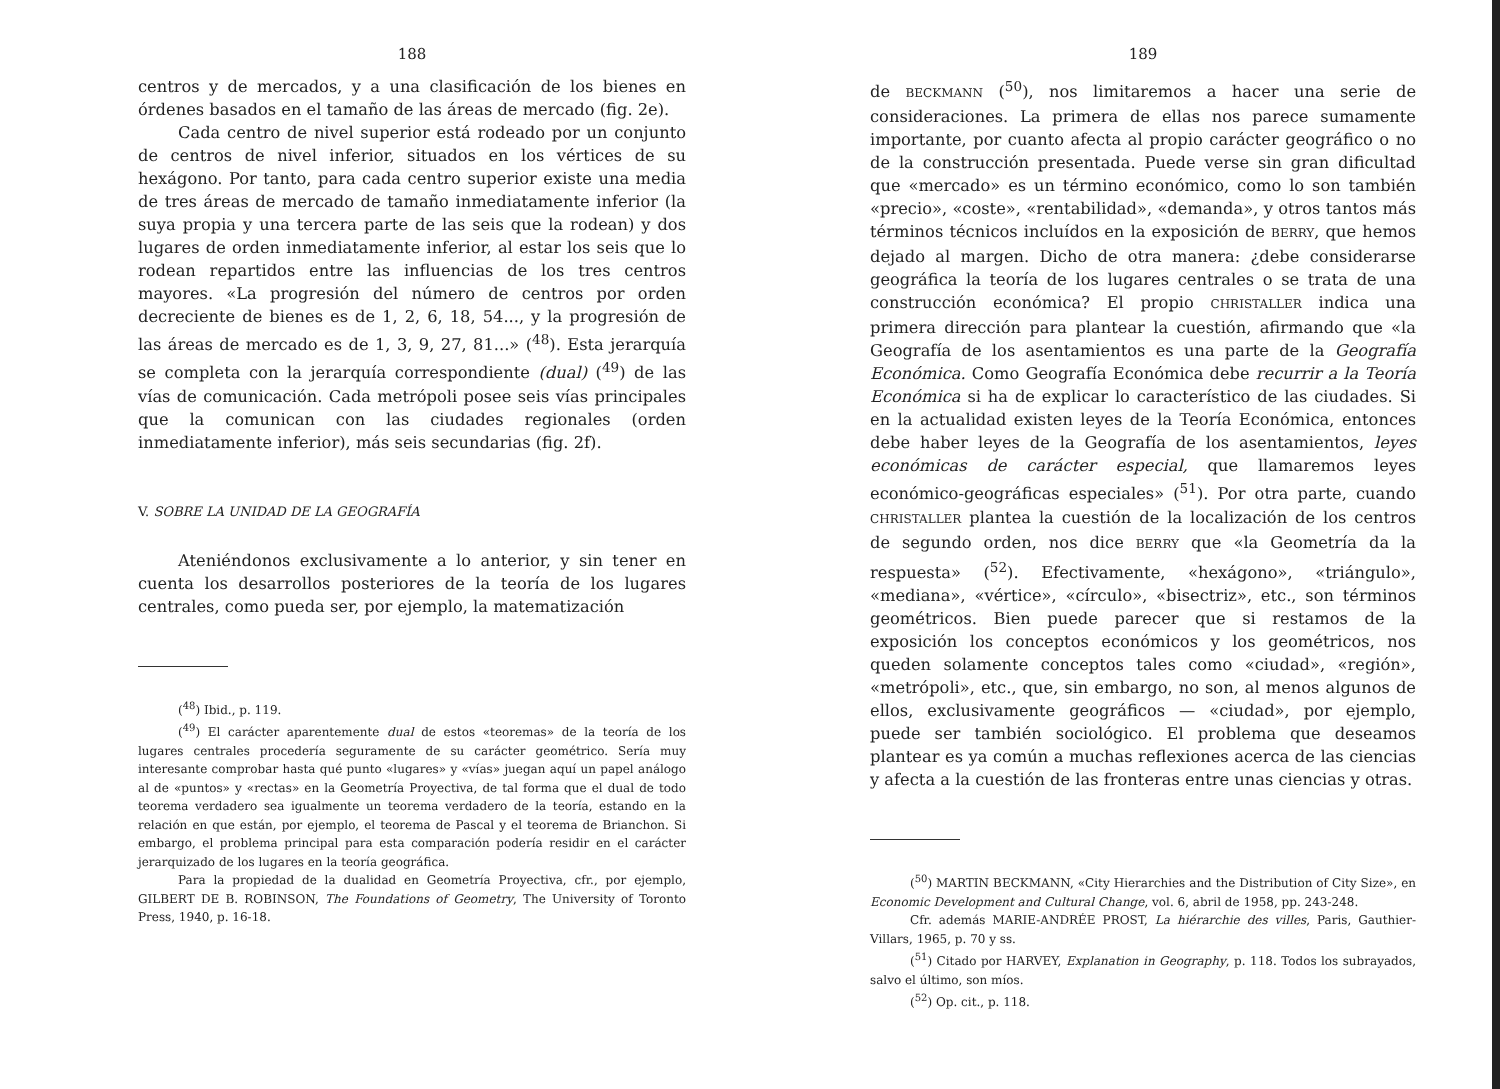188
centros y de mercados, y a una clasificación de los bienes en órdenes basados en el tamaño de las áreas de mercado (fig. 2e).
Cada centro de nivel superior está rodeado por un conjunto de centros de nivel inferior, situados en los vértices de su hexágono. Por tanto, para cada centro superior existe una media de tres áreas de mercado de tamaño inmediatamente inferior (la suya propia y una tercera parte de las seis que la rodean) y dos lugares de orden inmediatamente inferior, al estar los seis que lo rodean repartidos entre las influencias de los tres centros mayores. «La progresión del número de centros por orden decreciente de bienes es de 1, 2, 6, 18, 54..., y la progresión de las áreas de mercado es de 1, 3, 9, 27, 81...» (<sup>48</sup>). Esta jerarquía se completa con la jerarquía correspondiente (dual) (<sup>49</sup>) de las vías de comunicación. Cada metrópoli posee seis vías principales que la comunican con las ciudades regionales (orden inmediatamente inferior), más seis secundarias (fig. 2f).
V. SOBRE LA UNIDAD DE LA GEOGRAFÍA
Ateniéndonos exclusivamente a lo anterior, y sin tener en cuenta los desarrollos posteriores de la teoría de los lugares centrales, como pueda ser, por ejemplo, la matematización
(<sup>48</sup>) Ibid., p. 119.
(<sup>49</sup>) El carácter aparentemente dual de estos «teoremas» de la teoría de los lugares centrales procedería seguramente de su carácter geométrico. Sería muy interesante comprobar hasta qué punto «lugares» y «vías» juegan aquí un papel análogo al de «puntos» y «rectas» en la Geometría Proyectiva, de tal forma que el dual de todo teorema verdadero sea igualmente un teorema verdadero de la teoría, estando en la relación en que están, por ejemplo, el teorema de Pascal y el teorema de Brianchon. Si embargo, el problema principal para esta comparación podería residir en el carácter jerarquizado de los lugares en la teoría geográfica.
Para la propiedad de la dualidad en Geometría Proyectiva, cfr., por ejemplo, GILBERT DE B. ROBINSON, The Foundations of Geometry, The University of Toronto Press, 1940, p. 16-18.
189
de BECKMANN (<sup>50</sup>), nos limitaremos a hacer una serie de consideraciones. La primera de ellas nos parece sumamente importante, por cuanto afecta al propio carácter geográfico o no de la construcción presentada. Puede verse sin gran dificultad que «mercado» es un término económico, como lo son también «precio», «coste», «rentabilidad», «demanda», y otros tantos más términos técnicos incluídos en la exposición de BERRY, que hemos dejado al margen. Dicho de otra manera: ¿debe considerarse geográfica la teoría de los lugares centrales o se trata de una construcción económica? El propio CHRISTALLER indica una primera dirección para plantear la cuestión, afirmando que «la Geografía de los asentamientos es una parte de la Geografía Económica. Como Geografía Económica debe recurrir a la Teoría Económica si ha de explicar lo característico de las ciudades. Si en la actualidad existen leyes de la Teoría Económica, entonces debe haber leyes de la Geografía de los asentamientos, leyes económicas de carácter especial, que llamaremos leyes económico-geográficas especiales» (<sup>51</sup>). Por otra parte, cuando CHRISTALLER plantea la cuestión de la localización de los centros de segundo orden, nos dice BERRY que «la Geometría da la respuesta» (<sup>52</sup>). Efectivamente, «hexágono», «triángulo», «mediana», «vértice», «círculo», «bisectriz», etc., son términos geométricos. Bien puede parecer que si restamos de la exposición los conceptos económicos y los geométricos, nos queden solamente conceptos tales como «ciudad», «región», «metrópoli», etc., que, sin embargo, no son, al menos algunos de ellos, exclusivamente geográficos — «ciudad», por ejemplo, puede ser también sociológico. El problema que deseamos plantear es ya común a muchas reflexiones acerca de las ciencias y afecta a la cuestión de las fronteras entre unas ciencias y otras.
(<sup>50</sup>) MARTIN BECKMANN, «City Hierarchies and the Distribution of City Size», en Economic Development and Cultural Change, vol. 6, abril de 1958, pp. 243-248.
Cfr. además MARIE-ANDRÉE PROST, La hiérarchie des villes, Paris, Gauthier-Villars, 1965, p. 70 y ss.
(<sup>51</sup>) Citado por HARVEY, Explanation in Geography, p. 118. Todos los subrayados, salvo el último, son míos.
(<sup>52</sup>) Op. cit., p. 118.